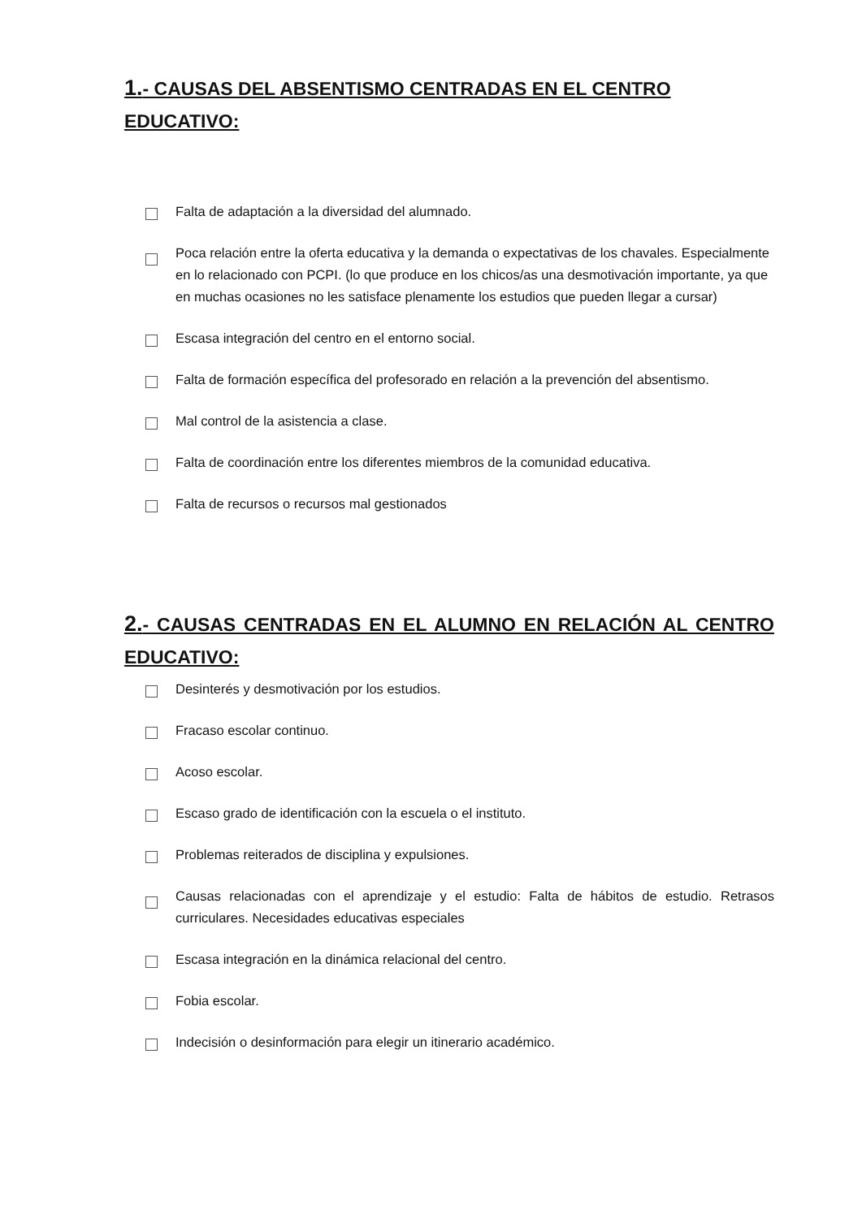1.- CAUSAS DEL ABSENTISMO CENTRADAS EN EL CENTRO EDUCATIVO:
Falta de adaptación a la diversidad del alumnado.
Poca relación entre la oferta educativa y la demanda o expectativas de los chavales. Especialmente en lo relacionado con PCPI. (lo que produce en los chicos/as una desmotivación importante, ya que en muchas ocasiones no les satisface plenamente los estudios que pueden llegar a cursar)
Escasa integración del centro en el entorno social.
Falta de formación específica del profesorado en relación a la prevención del absentismo.
Mal control de la asistencia a clase.
Falta de coordinación entre los diferentes miembros de la comunidad educativa.
Falta de recursos o recursos mal gestionados
2.- CAUSAS CENTRADAS EN EL ALUMNO EN RELACIÓN AL CENTRO
EDUCATIVO:
Desinterés y desmotivación por los estudios.
Fracaso escolar continuo.
Acoso escolar.
Escaso grado de identificación con la escuela o el instituto.
Problemas reiterados de disciplina y expulsiones.
Causas relacionadas con el aprendizaje y el estudio: Falta de hábitos de estudio. Retrasos curriculares. Necesidades educativas especiales
Escasa integración en la dinámica relacional del centro.
Fobia escolar.
Indecisión o desinformación para elegir un itinerario académico.